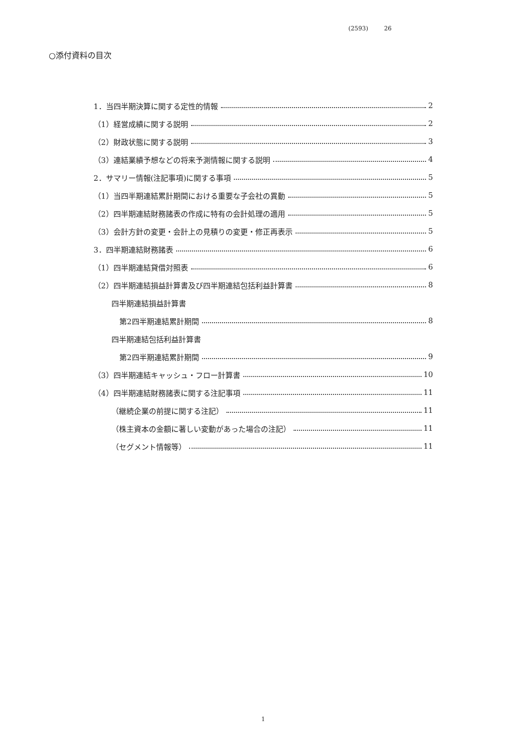(2593) 26
○添付資料の目次
1．当四半期決算に関する定性的情報 2
（1）経営成績に関する説明 2
（2）財政状態に関する説明 3
（3）連結業績予想などの将来予測情報に関する説明 4
2．サマリー情報(注記事項)に関する事項 5
（1）当四半期連結累計期間における重要な子会社の異動 5
（2）四半期連結財務諸表の作成に特有の会計処理の適用 5
（3）会計方針の変更・会計上の見積りの変更・修正再表示 5
3．四半期連結財務諸表 6
（1）四半期連結貸借対照表 6
（2）四半期連結損益計算書及び四半期連結包括利益計算書 8
四半期連結損益計算書
第2四半期連結累計期間 8
四半期連結包括利益計算書
第2四半期連結累計期間 9
（3）四半期連結キャッシュ・フロー計算書 10
（4）四半期連結財務諸表に関する注記事項 11
（継続企業の前提に関する注記） 11
（株主資本の金額に著しい変動があった場合の注記） 11
（セグメント情報等） 11
1